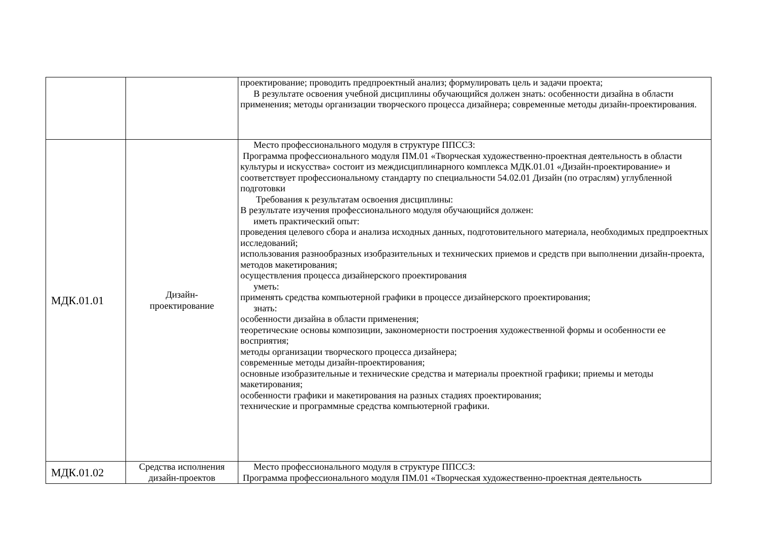| | | проектирование; проводить предпроектный анализ; формулировать цель и задачи проекта; В результате освоения учебной дисциплины обучающийся должен знать: особенности дизайна в области применения; методы организации творческого процесса дизайнера; современные методы дизайн-проектирования. |
| МДК.01.01 | Дизайн- проектирование | Место профессионального модуля в структуре ППССЗ: Программа профессионального модуля ПМ.01 «Творческая художественно-проектная деятельность в области культуры и искусства» состоит из междисциплинарного комплекса МДК.01.01 «Дизайн-проектирование» и соответствует профессиональному стандарту по специальности 54.02.01 Дизайн (по отраслям) углубленной подготовки Требования к результатам освоения дисциплины: В результате изучения профессионального модуля обучающийся должен: иметь практический опыт: проведения целевого сбора и анализа исходных данных, подготовительного материала, необходимых предпроектных исследований; использования разнообразных изобразительных и технических приемов и средств при выполнении дизайн-проекта, методов макетирования; осуществления процесса дизайнерского проектирования уметь: применять средства компьютерной графики в процессе дизайнерского проектирования; знать: особенности дизайна в области применения; теоретические основы композиции, закономерности построения художественной формы и особенности ее восприятия; методы организации творческого процесса дизайнера; современные методы дизайн-проектирования; основные изобразительные и технические средства и материалы проектной графики; приемы и методы макетирования; особенности графики и макетирования на разных стадиях проектирования; технические и программные средства компьютерной графики. |
| МДК.01.02 | Средства исполнения дизайн-проектов | Место профессионального модуля в структуре ППССЗ: Программа профессионального модуля ПМ.01 «Творческая художественно-проектная деятельность |